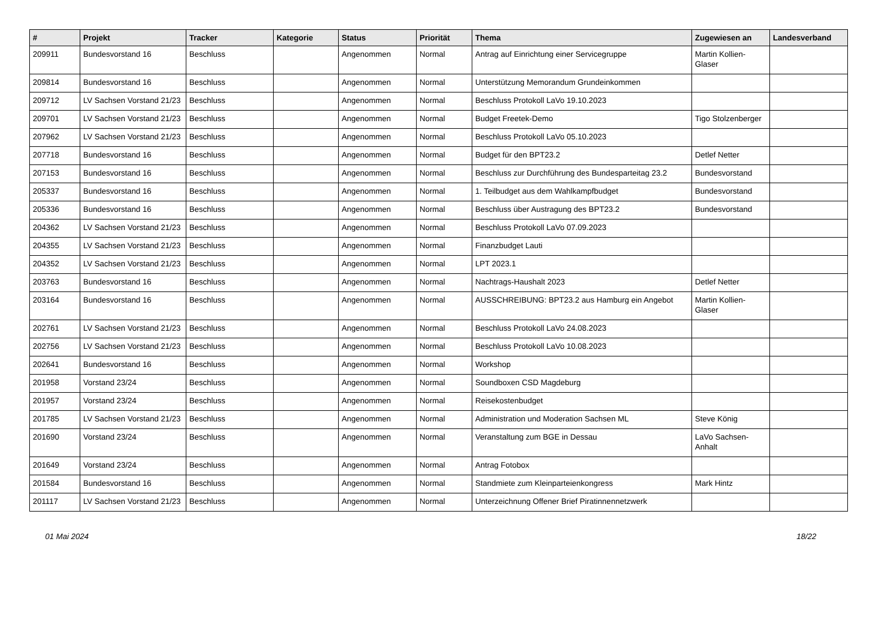| # | Projekt | Tracker | Kategorie | Status | Priorität | Thema | Zugewiesen an | Landesverband |
| --- | --- | --- | --- | --- | --- | --- | --- | --- |
| 209911 | Bundesvorstand 16 | Beschluss | | Angenommen | Normal | Antrag auf Einrichtung einer Servicegruppe | Martin Kollien-Glaser | |
| 209814 | Bundesvorstand 16 | Beschluss | | Angenommen | Normal | Unterstützung Memorandum Grundeinkommen | | |
| 209712 | LV Sachsen Vorstand 21/23 | Beschluss | | Angenommen | Normal | Beschluss Protokoll LaVo 19.10.2023 | | |
| 209701 | LV Sachsen Vorstand 21/23 | Beschluss | | Angenommen | Normal | Budget Freetek-Demo | Tigo Stolzenberger | |
| 207962 | LV Sachsen Vorstand 21/23 | Beschluss | | Angenommen | Normal | Beschluss Protokoll LaVo 05.10.2023 | | |
| 207718 | Bundesvorstand 16 | Beschluss | | Angenommen | Normal | Budget für den BPT23.2 | Detlef Netter | |
| 207153 | Bundesvorstand 16 | Beschluss | | Angenommen | Normal | Beschluss zur Durchführung des Bundesparteitag 23.2 | Bundesvorstand | |
| 205337 | Bundesvorstand 16 | Beschluss | | Angenommen | Normal | 1. Teilbudget aus dem Wahlkampfbudget | Bundesvorstand | |
| 205336 | Bundesvorstand 16 | Beschluss | | Angenommen | Normal | Beschluss über Austragung des BPT23.2 | Bundesvorstand | |
| 204362 | LV Sachsen Vorstand 21/23 | Beschluss | | Angenommen | Normal | Beschluss Protokoll LaVo 07.09.2023 | | |
| 204355 | LV Sachsen Vorstand 21/23 | Beschluss | | Angenommen | Normal | Finanzbudget Lauti | | |
| 204352 | LV Sachsen Vorstand 21/23 | Beschluss | | Angenommen | Normal | LPT 2023.1 | | |
| 203763 | Bundesvorstand 16 | Beschluss | | Angenommen | Normal | Nachtrags-Haushalt 2023 | Detlef Netter | |
| 203164 | Bundesvorstand 16 | Beschluss | | Angenommen | Normal | AUSSCHREIBUNG: BPT23.2 aus Hamburg ein Angebot | Martin Kollien-Glaser | |
| 202761 | LV Sachsen Vorstand 21/23 | Beschluss | | Angenommen | Normal | Beschluss Protokoll LaVo 24.08.2023 | | |
| 202756 | LV Sachsen Vorstand 21/23 | Beschluss | | Angenommen | Normal | Beschluss Protokoll LaVo 10.08.2023 | | |
| 202641 | Bundesvorstand 16 | Beschluss | | Angenommen | Normal | Workshop | | |
| 201958 | Vorstand 23/24 | Beschluss | | Angenommen | Normal | Soundboxen CSD Magdeburg | | |
| 201957 | Vorstand 23/24 | Beschluss | | Angenommen | Normal | Reisekostenbudget | | |
| 201785 | LV Sachsen Vorstand 21/23 | Beschluss | | Angenommen | Normal | Administration und Moderation Sachsen ML | Steve König | |
| 201690 | Vorstand 23/24 | Beschluss | | Angenommen | Normal | Veranstaltung zum BGE in Dessau | LaVo Sachsen-Anhalt | |
| 201649 | Vorstand 23/24 | Beschluss | | Angenommen | Normal | Antrag Fotobox | | |
| 201584 | Bundesvorstand 16 | Beschluss | | Angenommen | Normal | Standmiete zum Kleinparteienkongress | Mark Hintz | |
| 201117 | LV Sachsen Vorstand 21/23 | Beschluss | | Angenommen | Normal | Unterzeichnung Offener Brief Piratinnennetzwerk | | |
01 Mai 2024 18/22